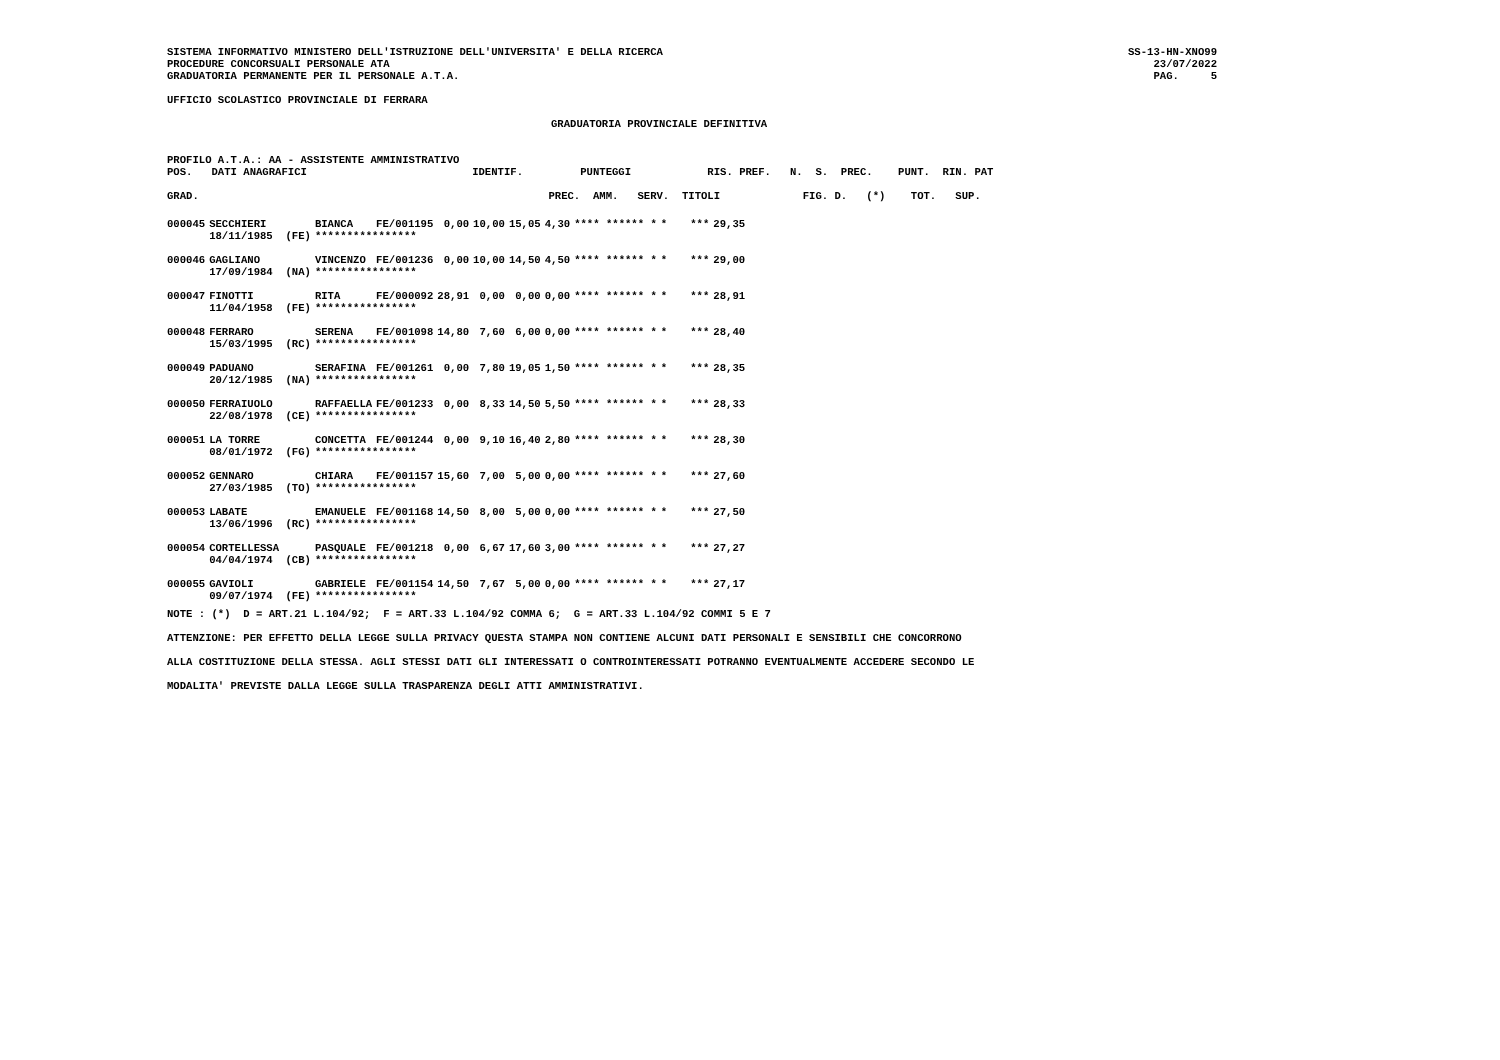SISTEMA INFORMATIVO MINISTERO DELL'ISTRUZIONE DELL'UNIVERSITA' E DELLA RICERCA
PROCEDURE CONCORSUALI PERSONALE ATA
GRADUATORIA PERMANENTE PER IL PERSONALE A.T.A.
SS-13-HN-XNO99
23/07/2022
PAG.     5
UFFICIO SCOLASTICO PROVINCIALE DI FERRARA
GRADUATORIA PROVINCIALE DEFINITIVA
PROFILO A.T.A.: AA - ASSISTENTE AMMINISTRATIVO
POS.   DATI ANAGRAFICI                          IDENTIF.         PUNTEGGI            RIS. PREF.   N.  S.  PREC.    PUNT.  RIN. PAT

GRAD.                                                       PREC.  AMM.   SERV.  TITOLI             FIG. D.   (*)    TOT.   SUP.
| 000045 | SECCHIERI | BIANCA | FE/001195 | 0,00 | 10,00 | 15,05 | 4,30 | **** ****** * | * | *** | 29,35 |
| | 18/11/1985 (FE) | **************** | | | | | | | | | |
| 000046 | GAGLIANO | VINCENZO | FE/001236 | 0,00 | 10,00 | 14,50 | 4,50 | **** ****** * | * | *** | 29,00 |
| | 17/09/1984 (NA) | **************** | | | | | | | | | |
| 000047 | FINOTTI | RITA | FE/000092 | 28,91 | 0,00 | 0,00 | 0,00 | **** ****** * | * | *** | 28,91 |
| | 11/04/1958 (FE) | **************** | | | | | | | | | |
| 000048 | FERRARO | SERENA | FE/001098 | 14,80 | 7,60 | 6,00 | 0,00 | **** ****** * | * | *** | 28,40 |
| | 15/03/1995 (RC) | **************** | | | | | | | | | |
| 000049 | PADUANO | SERAFINA | FE/001261 | 0,00 | 7,80 | 19,05 | 1,50 | **** ****** * | * | *** | 28,35 |
| | 20/12/1985 (NA) | **************** | | | | | | | | | |
| 000050 | FERRAIUOLO | RAFFAELLA | FE/001233 | 0,00 | 8,33 | 14,50 | 5,50 | **** ****** * | * | *** | 28,33 |
| | 22/08/1978 (CE) | **************** | | | | | | | | | |
| 000051 | LA TORRE | CONCETTA | FE/001244 | 0,00 | 9,10 | 16,40 | 2,80 | **** ****** * | * | *** | 28,30 |
| | 08/01/1972 (FG) | **************** | | | | | | | | | |
| 000052 | GENNARO | CHIARA | FE/001157 | 15,60 | 7,00 | 5,00 | 0,00 | **** ****** * | * | *** | 27,60 |
| | 27/03/1985 (TO) | **************** | | | | | | | | | |
| 000053 | LABATE | EMANUELE | FE/001168 | 14,50 | 8,00 | 5,00 | 0,00 | **** ****** * | * | *** | 27,50 |
| | 13/06/1996 (RC) | **************** | | | | | | | | | |
| 000054 | CORTELLESSA | PASQUALE | FE/001218 | 0,00 | 6,67 | 17,60 | 3,00 | **** ****** * | * | *** | 27,27 |
| | 04/04/1974 (CB) | **************** | | | | | | | | | |
| 000055 | GAVIOLI | GABRIELE | FE/001154 | 14,50 | 7,67 | 5,00 | 0,00 | **** ****** * | * | *** | 27,17 |
| | 09/07/1974 (FE) | **************** | | | | | | | | | |
NOTE : (*)  D = ART.21 L.104/92;  F = ART.33 L.104/92 COMMA 6;  G = ART.33 L.104/92 COMMI 5 E 7
ATTENZIONE: PER EFFETTO DELLA LEGGE SULLA PRIVACY QUESTA STAMPA NON CONTIENE ALCUNI DATI PERSONALI E SENSIBILI CHE CONCORRONO
ALLA COSTITUZIONE DELLA STESSA. AGLI STESSI DATI GLI INTERESSATI O CONTROINTERESSATI POTRANNO EVENTUALMENTE ACCEDERE SECONDO LE
MODALITA' PREVISTE DALLA LEGGE SULLA TRASPARENZA DEGLI ATTI AMMINISTRATIVI.